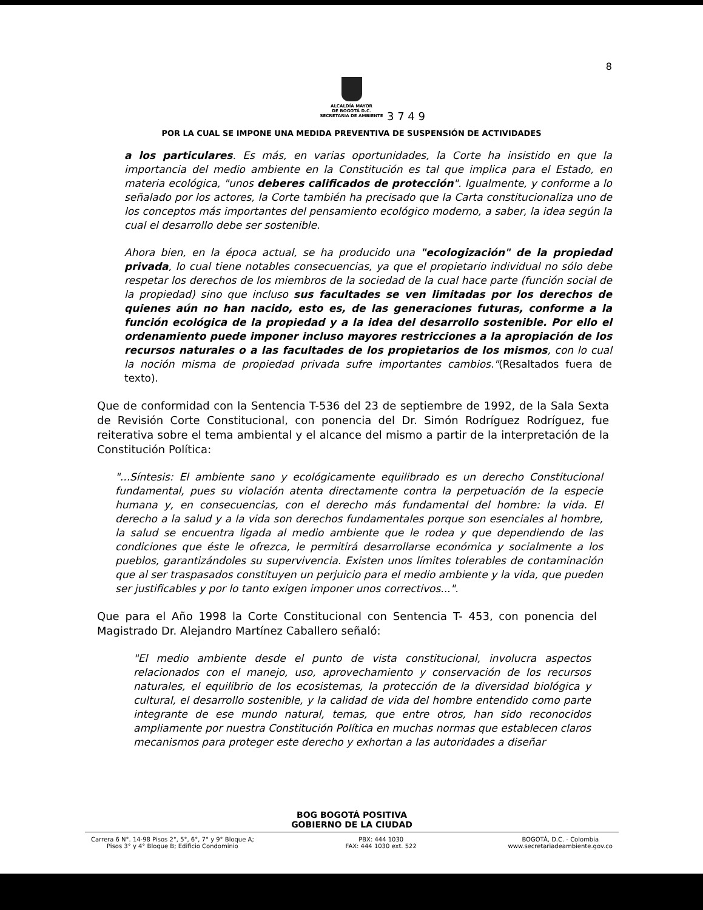8
ALCALDÍA MAYOR
DE BOGOTÁ D.C.
SECRETARIA DE AMBIENTE
3 7 4 9
POR LA CUAL SE IMPONE UNA MEDIDA PREVENTIVA DE SUSPENSIÓN DE ACTIVIDADES
a los particulares. Es más, en varias oportunidades, la Corte ha insistido en que la importancia del medio ambiente en la Constitución es tal que implica para el Estado, en materia ecológica, "unos deberes calificados de protección". Igualmente, y conforme a lo señalado por los actores, la Corte también ha precisado que la Carta constitucionaliza uno de los conceptos más importantes del pensamiento ecológico moderno, a saber, la idea según la cual el desarrollo debe ser sostenible.
Ahora bien, en la época actual, se ha producido una "ecologización" de la propiedad privada, lo cual tiene notables consecuencias, ya que el propietario individual no sólo debe respetar los derechos de los miembros de la sociedad de la cual hace parte (función social de la propiedad) sino que incluso sus facultades se ven limitadas por los derechos de quienes aún no han nacido, esto es, de las generaciones futuras, conforme a la función ecológica de la propiedad y a la idea del desarrollo sostenible. Por ello el ordenamiento puede imponer incluso mayores restricciones a la apropiación de los recursos naturales o a las facultades de los propietarios de los mismos, con lo cual la noción misma de propiedad privada sufre importantes cambios."(Resaltados fuera de texto).
Que de conformidad con la Sentencia T-536 del 23 de septiembre de 1992, de la Sala Sexta de Revisión Corte Constitucional, con ponencia del Dr. Simón Rodríguez Rodríguez, fue reiterativa sobre el tema ambiental y el alcance del mismo a partir de la interpretación de la Constitución Política:
"...Síntesis: El ambiente sano y ecológicamente equilibrado es un derecho Constitucional fundamental, pues su violación atenta directamente contra la perpetuación de la especie humana y, en consecuencias, con el derecho más fundamental del hombre: la vida. El derecho a la salud y a la vida son derechos fundamentales porque son esenciales al hombre, la salud se encuentra ligada al medio ambiente que le rodea y que dependiendo de las condiciones que éste le ofrezca, le permitirá desarrollarse económica y socialmente a los pueblos, garantizándoles su supervivencia. Existen unos límites tolerables de contaminación que al ser traspasados constituyen un perjuicio para el medio ambiente y la vida, que pueden ser justificables y por lo tanto exigen imponer unos correctivos...".
Que para el Año 1998 la Corte Constitucional con Sentencia T- 453, con ponencia del Magistrado Dr. Alejandro Martínez Caballero señaló:
"El medio ambiente desde el punto de vista constitucional, involucra aspectos relacionados con el manejo, uso, aprovechamiento y conservación de los recursos naturales, el equilibrio de los ecosistemas, la protección de la diversidad biológica y cultural, el desarrollo sostenible, y la calidad de vida del hombre entendido como parte integrante de ese mundo natural, temas, que entre otros, han sido reconocidos ampliamente por nuestra Constitución Política en muchas normas que establecen claros mecanismos para proteger este derecho y exhortan a las autoridades a diseñar
BOG BOGOTÁ POSITIVA
GOBIERNO DE LA CIUDAD
Carrera 6 N°. 14-98 Pisos 2°, 5°, 6°, 7° y 9° Bloque A;
Pisos 3° y 4° Bloque B; Edificio Condominio
PBX: 444 1030
FAX: 444 1030 ext. 522
BOGOTÁ, D.C. - Colombia
www.secretariadeambiente.gov.co